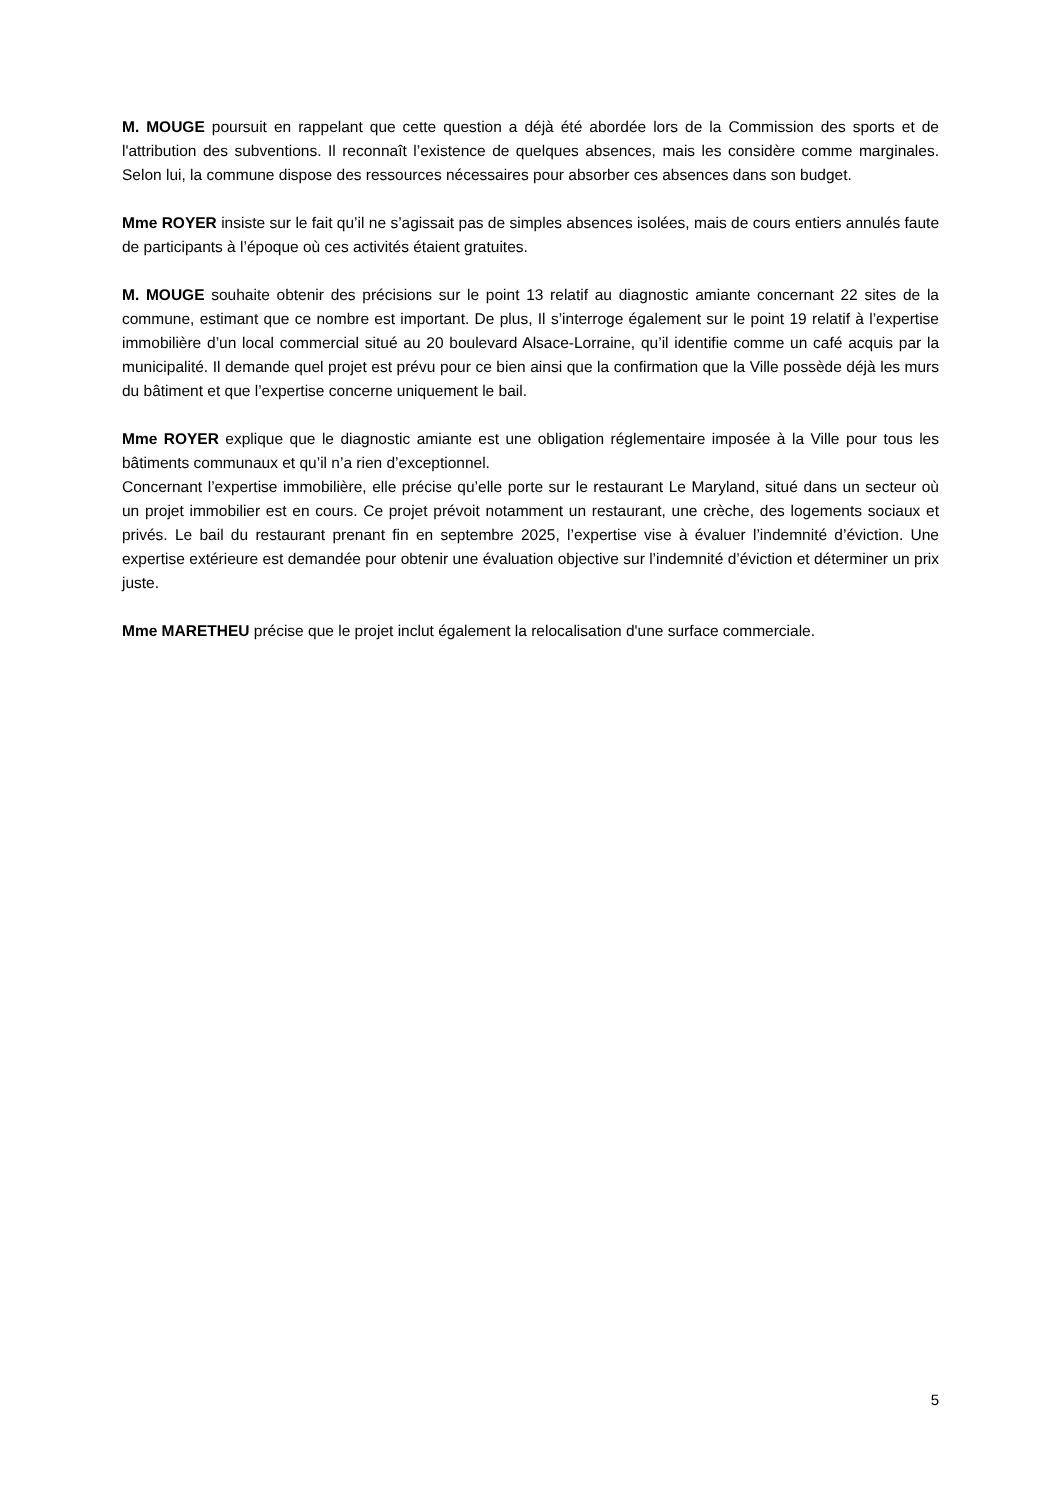M. MOUGE poursuit en rappelant que cette question a déjà été abordée lors de la Commission des sports et de l'attribution des subventions. Il reconnaît l’existence de quelques absences, mais les considère comme marginales. Selon lui, la commune dispose des ressources nécessaires pour absorber ces absences dans son budget.
Mme ROYER insiste sur le fait qu’il ne s’agissait pas de simples absences isolées, mais de cours entiers annulés faute de participants à l’époque où ces activités étaient gratuites.
M. MOUGE souhaite obtenir des précisions sur le point 13 relatif au diagnostic amiante concernant 22 sites de la commune, estimant que ce nombre est important. De plus, Il s’interroge également sur le point 19 relatif à l’expertise immobilière d’un local commercial situé au 20 boulevard Alsace-Lorraine, qu’il identifie comme un café acquis par la municipalité. Il demande quel projet est prévu pour ce bien ainsi que la confirmation que la Ville possède déjà les murs du bâtiment et que l’expertise concerne uniquement le bail.
Mme ROYER explique que le diagnostic amiante est une obligation réglementaire imposée à la Ville pour tous les bâtiments communaux et qu’il n’a rien d’exceptionnel.
Concernant l’expertise immobilière, elle précise qu’elle porte sur le restaurant Le Maryland, situé dans un secteur où un projet immobilier est en cours. Ce projet prévoit notamment un restaurant, une crèche, des logements sociaux et privés. Le bail du restaurant prenant fin en septembre 2025, l’expertise vise à évaluer l’indemnité d’éviction. Une expertise extérieure est demandée pour obtenir une évaluation objective sur l’indemnité d’éviction et déterminer un prix juste.
Mme MARETHEU précise que le projet inclut également la relocalisation d'une surface commerciale.
5